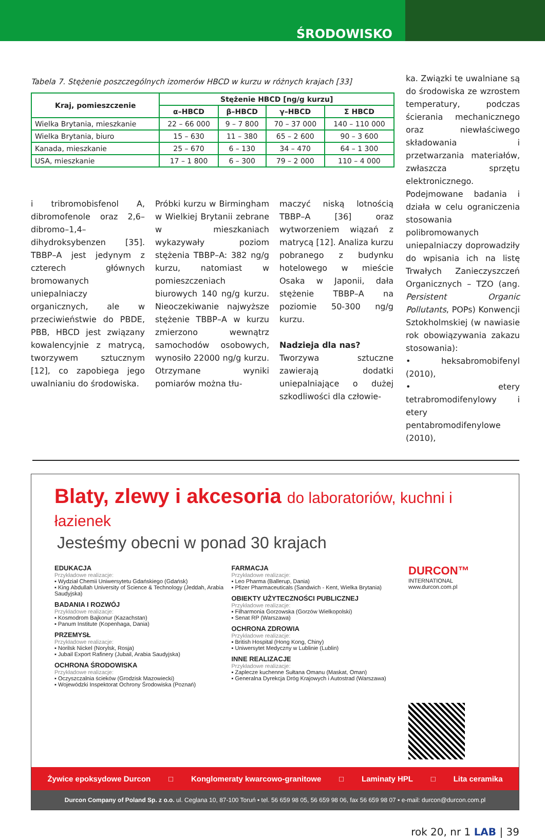ŚRODOWISKO
Tabela 7. Stężenie poszczególnych izomerów HBCD w kurzu w różnych krajach [33]
| Kraj, pomieszczenie | Stężenie HBCD [ng/g kurzu] | | | |
| --- | --- | --- | --- | --- |
| | α–HBCD | β–HBCD | γ–HBCD | Σ HBCD |
| Wielka Brytania, mieszkanie | 22 – 66 000 | 9 – 7 800 | 70 – 37 000 | 140 – 110 000 |
| Wielka Brytania, biuro | 15 – 630 | 11 – 380 | 65 – 2 600 | 90 – 3 600 |
| Kanada, mieszkanie | 25 – 670 | 6 – 130 | 34 – 470 | 64 – 1 300 |
| USA, mieszkanie | 17 – 1 800 | 6 – 300 | 79 – 2 000 | 110 – 4 000 |
i tribromobisfenol A, dibromofenole oraz 2,6–dibromo–1,4–dihydroksybenzen [35]. TBBP–A jest jedynym z czterech głównych bromowanych uniepalniaczy organicznych, ale w przeciwieństwie do PBDE, PBB, HBCD jest związany kowalencyjnie z matrycą, tworzywem sztucznym [12], co zapobiega jego uwalnianiu do środowiska.
Próbki kurzu w Birmingham w Wielkiej Brytanii zebrane w mieszkaniach wykazywały poziom stężenia TBBP–A: 382 ng/g kurzu, natomiast w pomieszczeniach biurowych 140 ng/g kurzu. Nieoczekiwanie najwyższe stężenie TBBP–A w kurzu zmierzono wewnątrz samochodów osobowych, wynosiło 22000 ng/g kurzu. Otrzymane wyniki pomiarów można tłu-
maczyć niską lotnością TBBP–A [36] oraz wytworzeniem wiązań z matrycą [12]. Analiza kurzu pobranego z budynku hotelowego w mieście Osaka w Japonii, dała stężenie TBBP–A na poziomie 50-300 ng/g kurzu.
Nadzieja dla nas?
Tworzywa sztuczne zawierają dodatki uniepalniające o dużej szkodliwości dla człowie-
ka. Związki te uwalniane są do środowiska ze wzrostem temperatury, podczas ścierania mechanicznego oraz niewłaściwego składowania i przetwarzania materiałów, zwłaszcza sprzętu elektronicznego. Podejmowane badania i działa w celu ograniczenia stosowania polibromowanych uniepalniaczy doprowadziły do wpisania ich na listę Trwałych Zanieczyszczeń Organicznych – TZO (ang. Persistent Organic Pollutants, POPs) Konwencji Sztokholmskiej (w nawiasie rok obowiązywania zakazu stosowania):
• heksabromobifenyl (2010),
• etery tetrabromodifenylowy i etery pentabromodifenylowe (2010),
Blaty, zlewy i akcesoria do laboratoriów, kuchni i łazienek
Jesteśmy obecni w ponad 30 krajach
EDUKACJA
Przykładowe realizacje:
▪ Wydział Chemii Uniwersytetu Gdańskiego (Gdańsk)
▪ King Abdullah University of Science & Technology (Jeddah, Arabia Saudyjska)
BADANIA I ROZWÓJ
Przykładowe realizacje:
▪ Kosmodrom Bajkonur (Kazachstan)
▪ Panum Institute (Kopenhaga, Dania)
PRZEMYSŁ
Przykładowe realizacje:
▪ Norilsk Nickel (Norylsk, Rosja)
▪ Jubail Export Rafinery (Jubail, Arabia Saudyjska)
OCHRONA ŚRODOWISKA
Przykładowe realizacje:
▪ Oczyszczalnia ścieków (Grodzisk Mazowiecki)
▪ Wojewódzki Inspektorat Ochrony Środowiska (Poznań)
FARMACJA
Przykładowe realizacje:
▪ Leo Pharma (Ballerup, Dania)
▪ Pfizer Pharmaceuticals (Sandwich - Kent, Wielka Brytania)
OBIEKTY UŻYTECZNOŚCI PUBLICZNEJ
Przykładowe realizacje:
▪ Filharmonia Gorzowska (Gorzów Wielkopolski)
▪ Senat RP (Warszawa)
OCHRONA ZDROWIA
Przykładowe realizacje:
▪ British Hospital (Hong Kong, Chiny)
▪ Uniwersytet Medyczny w Lublinie (Lublin)
INNE REALIZACJE
Przykładowe realizacje:
▪ Zaplecze kuchenne Sułtana Omanu (Maskat, Oman)
▪ Generalna Dyrekcja Dróg Krajowych i Autostrad (Warszawa)
DURCON™
INTERNATIONAL
www.durcon.com.pl
Żywice epoksydowe Durcon □ Konglomeraty kwarcowo-granitowe □ Laminaty HPL □ Lita ceramika
Durcon Company of Poland Sp. z o.o. ul. Ceglana 10, 87-100 Toruń ▪ tel. 56 659 98 05, 56 659 98 06, fax 56 659 98 07 ▪ e-mail: durcon@durcon.com.pl
rok 20, nr 1 LAB | 39